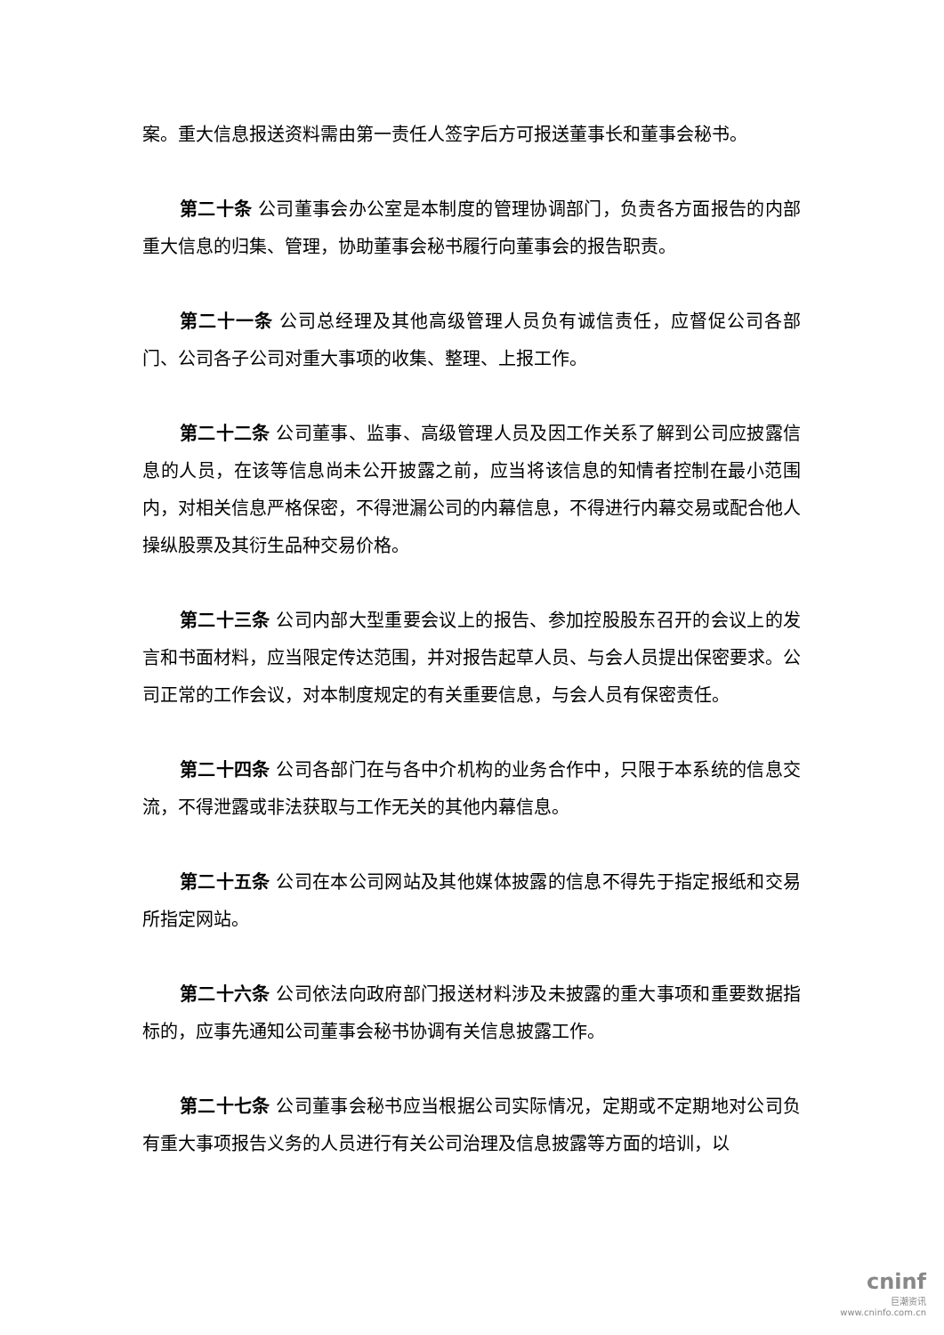案。重大信息报送资料需由第一责任人签字后方可报送董事长和董事会秘书。
第二十条 公司董事会办公室是本制度的管理协调部门，负责各方面报告的内部重大信息的归集、管理，协助董事会秘书履行向董事会的报告职责。
第二十一条 公司总经理及其他高级管理人员负有诚信责任，应督促公司各部门、公司各子公司对重大事项的收集、整理、上报工作。
第二十二条 公司董事、监事、高级管理人员及因工作关系了解到公司应披露信息的人员，在该等信息尚未公开披露之前，应当将该信息的知情者控制在最小范围内，对相关信息严格保密，不得泄漏公司的内幕信息，不得进行内幕交易或配合他人操纵股票及其衍生品种交易价格。
第二十三条 公司内部大型重要会议上的报告、参加控股股东召开的会议上的发言和书面材料，应当限定传达范围，并对报告起草人员、与会人员提出保密要求。公司正常的工作会议，对本制度规定的有关重要信息，与会人员有保密责任。
第二十四条 公司各部门在与各中介机构的业务合作中，只限于本系统的信息交流，不得泄露或非法获取与工作无关的其他内幕信息。
第二十五条 公司在本公司网站及其他媒体披露的信息不得先于指定报纸和交易所指定网站。
第二十六条 公司依法向政府部门报送材料涉及未披露的重大事项和重要数据指标的，应事先通知公司董事会秘书协调有关信息披露工作。
第二十七条 公司董事会秘书应当根据公司实际情况，定期或不定期地对公司负有重大事项报告义务的人员进行有关公司治理及信息披露等方面的培训，以
cninf
巨潮资讯
www.cninfo.com.cn